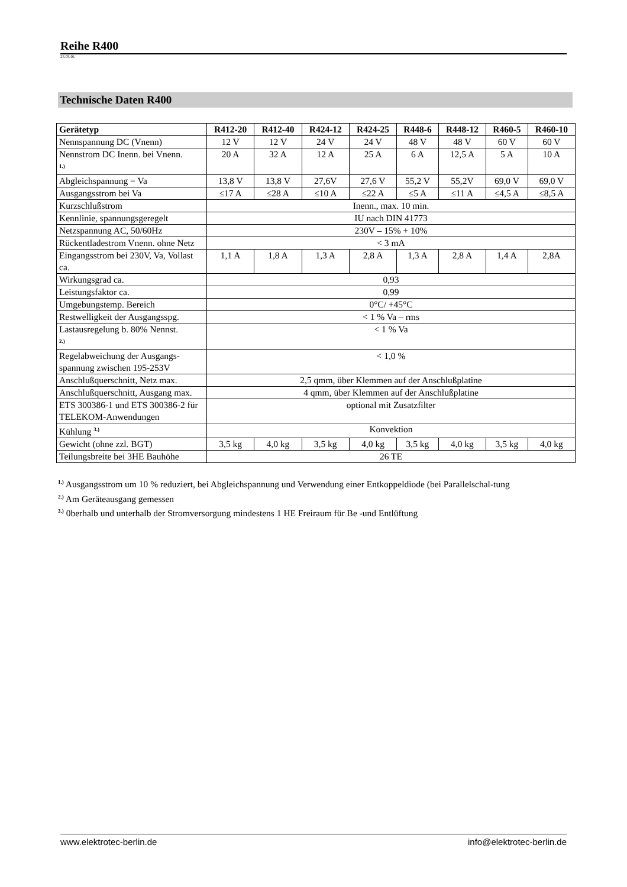Reihe R400
25.05.01
Technische Daten R400
| Gerätetyp | R412-20 | R412-40 | R424-12 | R424-25 | R448-6 | R448-12 | R460-5 | R460-10 |
| --- | --- | --- | --- | --- | --- | --- | --- | --- |
| Nennspannung DC (Vnenn) | 12 V | 12 V | 24 V | 24 V | 48 V | 48 V | 60 V | 60 V |
| Nennstrom DC Inenn. bei Vnenn. <sup>1.)</sup> | 20 A | 32 A | 12 A | 25 A | 6 A | 12,5 A | 5 A | 10 A |
| Abgleichspannung = Va | 13,8 V | 13,8 V | 27,6V | 27,6 V | 55,2 V | 55,2V | 69,0 V | 69,0 V |
| Ausgangsstrom bei Va | ≤17 A | ≤28 A | ≤10 A | ≤22 A | ≤5 A | ≤11 A | ≤4,5 A | ≤8,5 A |
| Kurzschlußstrom | Inenn., max. 10 min. | | | | | | | |
| Kennlinie, spannungsgeregelt | IU nach DIN 41773 | | | | | | | |
| Netzspannung AC, 50/60Hz | 230V – 15% + 10% | | | | | | | |
| Rückentladestrom Vnenn. ohne Netz | < 3 mA | | | | | | | |
| Eingangsstrom bei 230V, Va, Vollast ca. | 1,1 A | 1,8 A | 1,3 A | 2,8 A | 1,3 A | 2,8 A | 1,4 A | 2,8A |
| Wirkungsgrad ca. | 0,93 | | | | | | | |
| Leistungsfaktor ca. | 0,99 | | | | | | | |
| Umgebungstemp. Bereich | 0°C/ +45°C | | | | | | | |
| Restwelligkeit der Ausgangsspg. | < 1 % Va – rms | | | | | | | |
| Lastausregelung b. 80% Nennst. <sup>2.)</sup> | < 1 % Va | | | | | | | |
| Regelabweichung der Ausgangs-spannung zwischen 195-253V | < 1,0 % | | | | | | | |
| Anschlußquerschnitt, Netz max. | 2,5 qmm, über Klemmen auf der Anschlußplatine | | | | | | | |
| Anschlußquerschnitt, Ausgang max. | 4 qmm, über Klemmen auf der Anschlußplatine | | | | | | | |
| ETS 300386-1 und ETS 300386-2 für TELEKOM-Anwendungen | optional mit Zusatzfilter | | | | | | | |
| Kühlung <sup>3.)</sup> | Konvektion | | | | | | | |
| Gewicht (ohne zzl. BGT) | 3,5 kg | 4,0 kg | 3,5 kg | 4,0 kg | 3,5 kg | 4,0 kg | 3,5 kg | 4,0 kg |
| Teilungsbreite bei 3HE Bauhöhe | 26 TE | | | | | | | |
<sup>1.)</sup> Ausgangsstrom um 10 % reduziert, bei Abgleichspannung und Verwendung einer Entkoppeldiode (bei Parallelschal-tung
<sup>2.)</sup> Am Geräteausgang gemessen
<sup>3.)</sup> 0berhalb und unterhalb der Stromversorgung mindestens 1 HE Freiraum für Be -und Entlüftung
www.elektrotec-berlin.de info@elektrotec-berlin.de